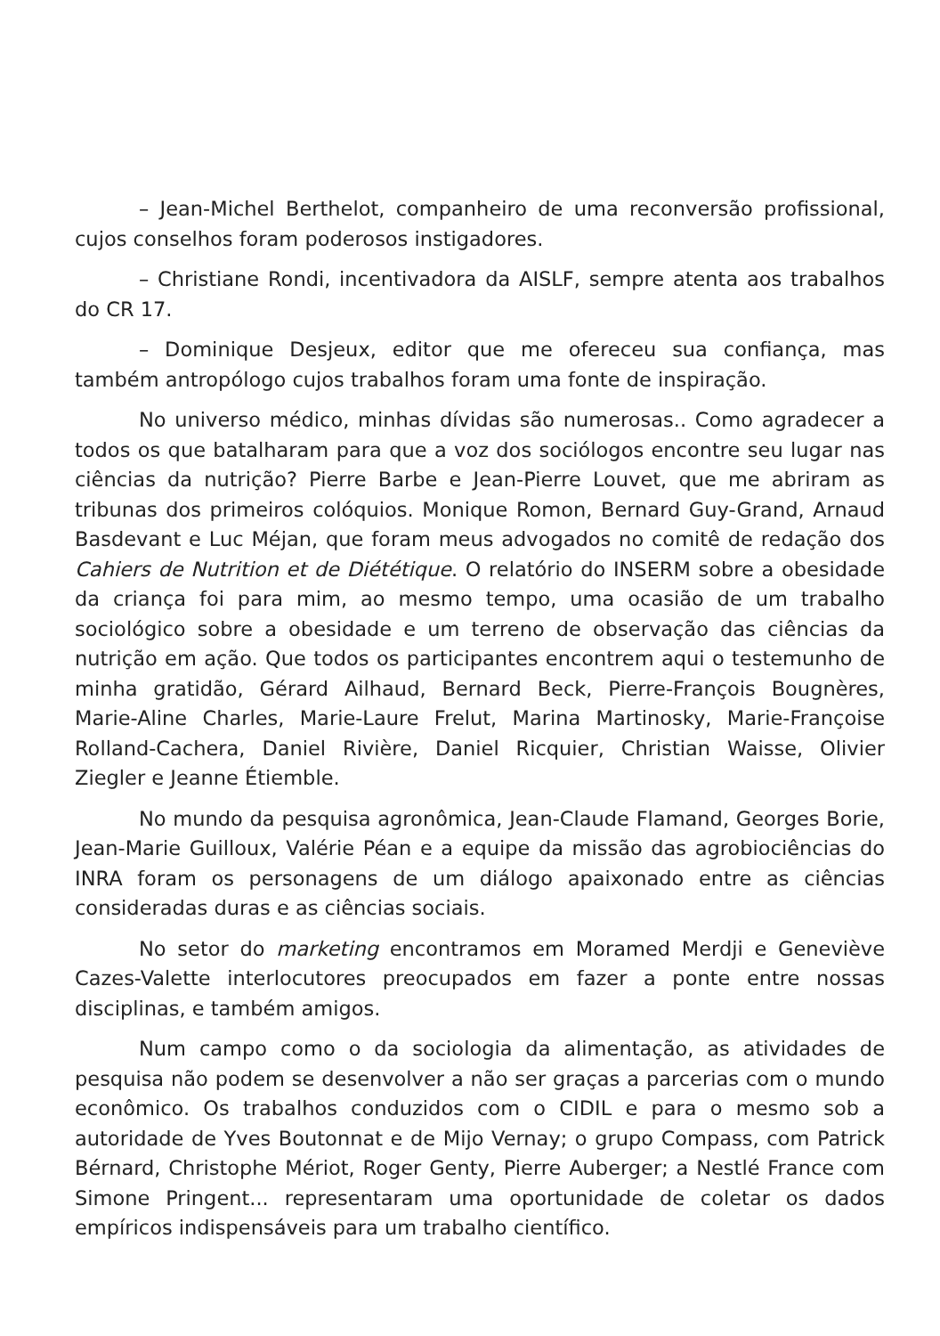– Jean-Michel Berthelot, companheiro de uma reconversão profissional, cujos conselhos foram poderosos instigadores.
– Christiane Rondi, incentivadora da AISLF, sempre atenta aos trabalhos do CR 17.
– Dominique Desjeux, editor que me ofereceu sua confiança, mas também antropólogo cujos trabalhos foram uma fonte de inspiração.
No universo médico, minhas dívidas são numerosas.. Como agradecer a todos os que batalharam para que a voz dos sociólogos encontre seu lugar nas ciências da nutrição? Pierre Barbe e Jean-Pierre Louvet, que me abriram as tribunas dos primeiros colóquios. Monique Romon, Bernard Guy-Grand, Arnaud Basdevant e Luc Méjan, que foram meus advogados no comitê de redação dos Cahiers de Nutrition et de Diététique. O relatório do INSERM sobre a obesidade da criança foi para mim, ao mesmo tempo, uma ocasião de um trabalho sociológico sobre a obesidade e um terreno de observação das ciências da nutrição em ação. Que todos os participantes encontrem aqui o testemunho de minha gratidão, Gérard Ailhaud, Bernard Beck, Pierre-François Bougnères, Marie-Aline Charles, Marie-Laure Frelut, Marina Martinosky, Marie-Françoise Rolland-Cachera, Daniel Rivière, Daniel Ricquier, Christian Waisse, Olivier Ziegler e Jeanne Étiemble.
No mundo da pesquisa agronômica, Jean-Claude Flamand, Georges Borie, Jean-Marie Guilloux, Valérie Péan e a equipe da missão das agrobiociências do INRA foram os personagens de um diálogo apaixonado entre as ciências consideradas duras e as ciências sociais.
No setor do marketing encontramos em Moramed Merdji e Geneviève Cazes-Valette interlocutores preocupados em fazer a ponte entre nossas disciplinas, e também amigos.
Num campo como o da sociologia da alimentação, as atividades de pesquisa não podem se desenvolver a não ser graças a parcerias com o mundo econômico. Os trabalhos conduzidos com o CIDIL e para o mesmo sob a autoridade de Yves Boutonnat e de Mijo Vernay; o grupo Compass, com Patrick Bérnard, Christophe Mériot, Roger Genty, Pierre Auberger; a Nestlé France com Simone Pringent... representaram uma oportunidade de coletar os dados empíricos indispensáveis para um trabalho científico.